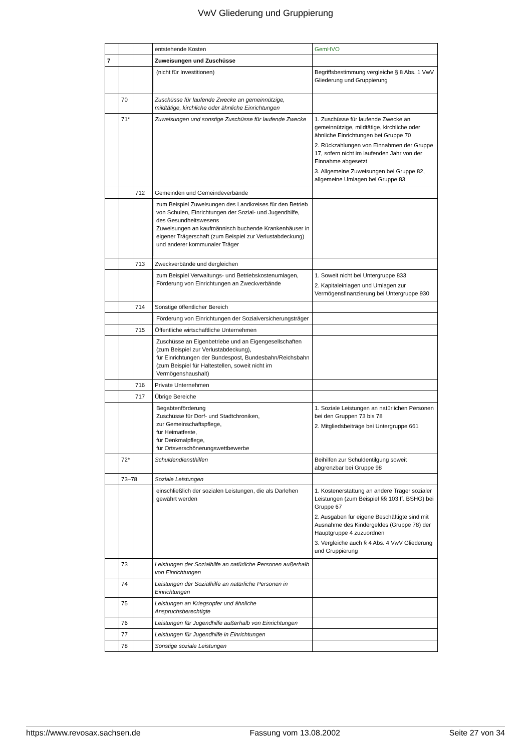VwV Gliederung und Gruppierung
| | | | entstehende Kosten | GemHVO |
| 7 | | | Zuweisungen und Zuschüsse | |
| | | | (nicht für Investitionen) | Begriffsbestimmung vergleiche § 8 Abs. 1 VwV Gliederung und Gruppierung |
| | 70 | | Zuschüsse für laufende Zwecke an gemeinnützige, mildtätige, kirchliche oder ähnliche Einrichtungen | |
| | 71* | | Zuweisungen und sonstige Zuschüsse für laufende Zwecke | 1. Zuschüsse für laufende Zwecke an gemeinnützige, mildtätige, kirchliche oder ähnliche Einrichtungen bei Gruppe 70 2. Rückzahlungen von Einnahmen der Gruppe 17, sofern nicht im laufenden Jahr von der Einnahme abgesetzt 3. Allgemeine Zuweisungen bei Gruppe 82, allgemeine Umlagen bei Gruppe 83 |
| | | 712 | Gemeinden und Gemeindeverbände | |
| | | | zum Beispiel Zuweisungen des Landkreises für den Betrieb von Schulen, Einrichtungen der Sozial- und Jugendhilfe, des Gesundheitswesens Zuweisungen an kaufmännisch buchende Krankenhäuser in eigener Trägerschaft (zum Beispiel zur Verlustabdeckung) und anderer kommunaler Träger | |
| | | 713 | Zweckverbände und dergleichen | |
| | | | zum Beispiel Verwaltungs- und Betriebskostenumlagen, Förderung von Einrichtungen an Zweckverbände | 1. Soweit nicht bei Untergruppe 833 2. Kapitaleinlagen und Umlagen zur Vermögensfinanzierung bei Untergruppe 930 |
| | | 714 | Sonstige öffentlicher Bereich | |
| | | | Förderung von Einrichtungen der Sozialversicherungsträger | |
| | | 715 | Öffentliche wirtschaftliche Unternehmen | |
| | | | Zuschüsse an Eigenbetriebe und an Eigengesellschaften (zum Beispiel zur Verlustabdeckung), für Einrichtungen der Bundespost, Bundesbahn/Reichsbahn (zum Beispiel für Haltestellen, soweit nicht im Vermögenshaushalt) | |
| | | 716 | Private Unternehmen | |
| | | 717 | Übrige Bereiche | |
| | | | Begabtenförderung Zuschüsse für Dorf- und Stadtchroniken, zur Gemeinschaftspflege, für Heimatfeste, für Denkmalpflege, für Ortsverschönerungswettbewerbe | 1. Soziale Leistungen an natürlichen Personen bei den Gruppen 73 bis 78 2. Mitgliedsbeiträge bei Untergruppe 661 |
| | 72* | | Schuldendiensthilfen | Beihilfen zur Schuldentilgung soweit abgrenzbar bei Gruppe 98 |
| | 73–78 | | Soziale Leistungen | |
| | | | einschließlich der sozialen Leistungen, die als Darlehen gewährt werden | 1. Kostenerstattung an andere Träger sozialer Leistungen (zum Beispiel §§ 103 ff. BSHG) bei Gruppe 67 2. Ausgaben für eigene Beschäftigte sind mit Ausnahme des Kindergeldes (Gruppe 78) der Hauptgruppe 4 zuzuordnen 3. Vergleiche auch § 4 Abs. 4 VwV Gliederung und Gruppierung |
| | 73 | | Leistungen der Sozialhilfe an natürliche Personen außerhalb von Einrichtungen | |
| | 74 | | Leistungen der Sozialhilfe an natürliche Personen in Einrichtungen | |
| | 75 | | Leistungen an Kriegsopfer und ähnliche Anspruchsberechtigte | |
| | 76 | | Leistungen für Jugendhilfe außerhalb von Einrichtungen | |
| | 77 | | Leistungen für Jugendhilfe in Einrichtungen | |
| | 78 | | Sonstige soziale Leistungen | |
https://www.revosax.sachsen.de Fassung vom 13.08.2002 Seite 27 von 34